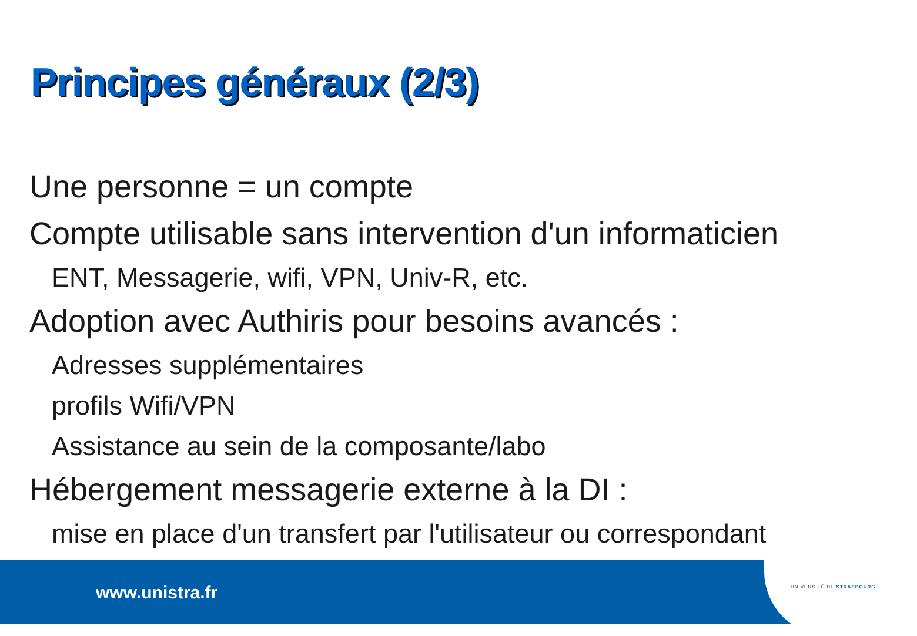Principes généraux (2/3)
Une personne = un compte
Compte utilisable sans intervention d'un informaticien
ENT, Messagerie, wifi, VPN, Univ-R, etc.
Adoption avec Authiris pour besoins avancés :
Adresses supplémentaires
profils Wifi/VPN
Assistance au sein de la composante/labo
Hébergement messagerie externe à la DI :
mise en place d'un transfert par l'utilisateur ou correspondant
www.unistra.fr UNIVERSITÉ DE STRASBOURG